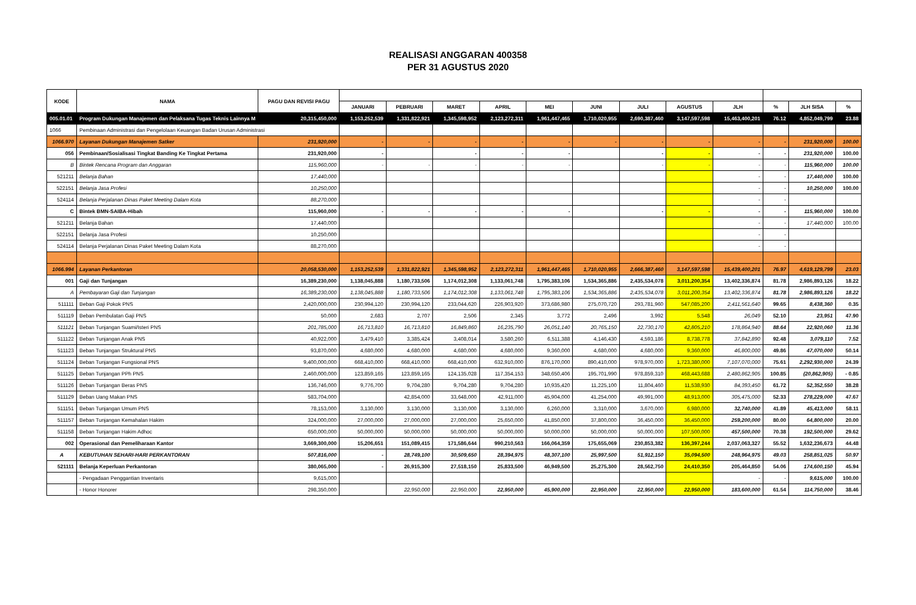REALISASI ANGGARAN 400358
PER 31 AGUSTUS 2020
| KODE | NAMA | PAGU DAN REVISI PAGU | | | | | | | | | | | | |
| --- | --- | --- | --- | --- | --- | --- | --- | --- | --- | --- | --- | --- | --- | --- |
| | | | JANUARI | PEBRUARI | MARET | APRIL | MEI | JUNI | JULI | AGUSTUS | JLH | % | JLH SISA | % |
| 005.01.01 | Program Dukungan Manajemen dan Pelaksana Tugas Teknis Lainnya M | 20,315,450,000 | 1,153,252,539 | 1,331,822,921 | 1,345,598,952 | 2,123,272,311 | 1,961,447,465 | 1,710,020,955 | 2,690,387,460 | 3,147,597,598 | 15,463,400,201 | 76.12 | 4,852,049,799 | 23.88 |
| 1066 | Pembinaan Administrasi dan Pengelolaan Keuangan Badan Urusan Administrasi | | | | | | | | | | | | | |
| 1066.970 | Layanan Dukungan Manajemen Satker | 231,920,000 | - | - | - | - | - | - | - | - | - | - | 231,920,000 | 100.00 |
| 056 | Pembinaan/Sosialisasi Tingkat Banding Ke Tingkat Pertama | 231,920,000 | - | | - | - | - | | - | - | - | - | 231,920,000 | 100.00 |
| B | Bintek Rencana Program dan Anggaran | 115,960,000 | - | - | - | - | - | | - | - | - | - | 115,960,000 | 100.00 |
| 521211 | Belanja Bahan | 17,440,000 | | | | | | | | | - | - | 17,440,000 | 100.00 |
| 522151 | Belanja Jasa Profesi | 10,250,000 | | | | | | | | | - | - | 10,250,000 | 100.00 |
| 524114 | Belanja Perjalanan Dinas Paket Meeting Dalam Kota | 88,270,000 | | | | | | | | | - | - | | |
| C | Bintek BMN-SAIBA-Hibah | 115,960,000 | - | - | - | - | - | | - | - | - | - | 115,960,000 | 100.00 |
| 521211 | Belanja Bahan | 17,440,000 | | | | | | | | | - | - | 17,440,000 | 100.00 |
| 522151 | Belanja Jasa Profesi | 10,250,000 | | | | | | | | | - | - | | |
| 524114 | Belanja Perjalanan Dinas Paket Meeting Dalam Kota | 88,270,000 | | | | | | | | | - | - | | |
| 1066.994 | Layanan Perkantoran | 20,058,530,000 | 1,153,252,539 | 1,331,822,921 | 1,345,598,952 | 2,123,272,311 | 1,961,447,465 | 1,710,020,955 | 2,666,387,460 | 3,147,597,598 | 15,439,400,201 | 76.97 | 4,619,129,799 | 23.03 |
| 001 | Gaji dan Tunjangan | 16,389,230,000 | 1,138,045,888 | 1,180,733,506 | 1,174,012,308 | 1,133,061,748 | 1,795,383,106 | 1,534,365,886 | 2,435,534,078 | 3,011,200,354 | 13,402,336,874 | 81.78 | 2,986,893,126 | 18.22 |
| A | Pembayaran Gaji dan Tunjangan | 16,389,230,000 | 1,138,045,888 | 1,180,733,506 | 1,174,012,308 | 1,133,061,748 | 1,795,383,106 | 1,534,365,886 | 2,435,534,078 | 3,011,200,354 | 13,402,336,874 | 81.78 | 2,986,893,126 | 18.22 |
| 511111 | Beban Gaji Pokok PNS | 2,420,000,000 | 230,994,120 | 230,994,120 | 233,044,620 | 226,903,920 | 373,686,980 | 275,070,720 | 293,781,960 | 547,085,200 | 2,411,561,640 | 99.65 | 8,438,360 | 0.35 |
| 511119 | Beban Pembulatan Gaji PNS | 50,000 | 2,683 | 2,707 | 2,506 | 2,345 | 3,772 | 2,496 | 3,992 | 5,548 | 26,049 | 52.10 | 23,951 | 47.90 |
| 511121 | Beban Tunjangan Suami/Isteri PNS | 201,785,000 | 16,713,810 | 16,713,810 | 16,849,860 | 16,235,790 | 26,051,140 | 20,765,150 | 22,730,170 | 42,805,210 | 178,864,940 | 88.64 | 22,920,060 | 11.36 |
| 511122 | Beban Tunjangan Anak PNS | 40,922,000 | 3,479,410 | 3,385,424 | 3,408,014 | 3,580,260 | 6,511,388 | 4,146,430 | 4,593,186 | 8,738,778 | 37,842,890 | 92.48 | 3,079,110 | 7.52 |
| 511123 | Beban Tunjangan Struktural PNS | 93,870,000 | 4,680,000 | 4,680,000 | 4,680,000 | 4,680,000 | 9,360,000 | 4,680,000 | 4,680,000 | 9,360,000 | 46,800,000 | 49.86 | 47,070,000 | 50.14 |
| 511124 | Beban Tunjangan Fungsional PNS | 9,400,000,000 | 668,410,000 | 668,410,000 | 668,410,000 | 632,910,000 | 876,170,000 | 890,410,000 | 978,970,000 | 1,723,380,000 | 7,107,070,000 | 75.61 | 2,292,930,000 | 24.39 |
| 511125 | Beban Tunjangan PPh PNS | 2,460,000,000 | 123,859,165 | 123,859,165 | 124,135,028 | 117,354,153 | 348,650,406 | 195,701,990 | 978,859,310 | 468,443,688 | 2,480,862,905 | 100.85 | (20,862,905) | - 0.85 |
| 511126 | Beban Tunjangan Beras PNS | 136,746,000 | 9,776,700 | 9,704,280 | 9,704,280 | 9,704,280 | 10,935,420 | 11,225,100 | 11,804,460 | 11,538,930 | 84,393,450 | 61.72 | 52,352,550 | 38.28 |
| 511129 | Beban Uang Makan PNS | 583,704,000 | | 42,854,000 | 33,648,000 | 42,911,000 | 45,904,000 | 41,254,000 | 49,991,000 | 48,913,000 | 305,475,000 | 52.33 | 278,229,000 | 47.67 |
| 511151 | Beban Tunjangan Umum PNS | 78,153,000 | 3,130,000 | 3,130,000 | 3,130,000 | 3,130,000 | 6,260,000 | 3,310,000 | 3,670,000 | 6,980,000 | 32,740,000 | 41.89 | 45,413,000 | 58.11 |
| 511157 | Beban Tunjangan Kemahalan Hakim | 324,000,000 | 27,000,000 | 27,000,000 | 27,000,000 | 25,650,000 | 41,850,000 | 37,800,000 | 36,450,000 | 36,450,000 | 259,200,000 | 80.00 | 64,800,000 | 20.00 |
| 511158 | Beban Tunjangan Hakim Adhoc | 650,000,000 | 50,000,000 | 50,000,000 | 50,000,000 | 50,000,000 | 50,000,000 | 50,000,000 | 50,000,000 | 107,500,000 | 457,500,000 | 70.38 | 192,500,000 | 29.62 |
| 002 | Operasional dan Pemeliharaan Kantor | 3,669,300,000 | 15,206,651 | 151,089,415 | 171,586,644 | 990,210,563 | 166,064,359 | 175,655,069 | 230,853,382 | 136,397,244 | 2,037,063,327 | 55.52 | 1,632,236,673 | 44.48 |
| A | KEBUTUHAN SEHARI-HARI PERKANTORAN | 507,816,000 | - | 28,749,100 | 30,509,650 | 28,394,975 | 48,307,100 | 25,997,500 | 51,912,150 | 35,094,500 | 248,964,975 | 49.03 | 258,851,025 | 50.97 |
| 521111 | Belanja Keperluan Perkantoran | 380,065,000 | - | 26,915,300 | 27,518,150 | 25,833,500 | 46,949,500 | 25,275,300 | 28,562,750 | 24,410,350 | 205,464,850 | 54.06 | 174,600,150 | 45.94 |
| | - Pengadaan Penggantian Inventaris | 9,615,000 | | | | | | | | | - | - | 9,615,000 | 100.00 |
| | - Honor Honorer | 298,350,000 | | 22,950,000 | 22,950,000 | 22,950,000 | 45,900,000 | 22,950,000 | 22,950,000 | 22,950,000 | 183,600,000 | 61.54 | 114,750,000 | 38.46 |